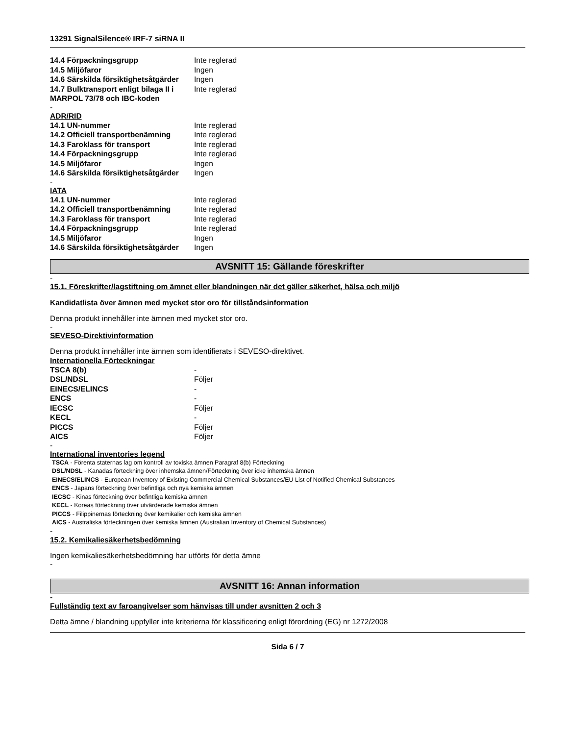13291 SignalSilence® IRF-7 siRNA II
| 14.4 Förpackningsgrupp | Inte reglerad |
| 14.5 Miljöfaror | Ingen |
| 14.6 Särskilda försiktighetsåtgärder | Ingen |
| 14.7 Bulktransport enligt bilaga II i MARPOL 73/78 och IBC-koden | Inte reglerad |
-
ADR/RID
| 14.1 UN-nummer | Inte reglerad |
| 14.2 Officiell transportbenämning | Inte reglerad |
| 14.3 Faroklass för transport | Inte reglerad |
| 14.4 Förpackningsgrupp | Inte reglerad |
| 14.5 Miljöfaror | Ingen |
| 14.6 Särskilda försiktighetsåtgärder | Ingen |
-
IATA
| 14.1 UN-nummer | Inte reglerad |
| 14.2 Officiell transportbenämning | Inte reglerad |
| 14.3 Faroklass för transport | Inte reglerad |
| 14.4 Förpackningsgrupp | Inte reglerad |
| 14.5 Miljöfaror | Ingen |
| 14.6 Särskilda försiktighetsåtgärder | Ingen |
AVSNITT 15: Gällande föreskrifter
-
15.1. Föreskrifter/lagstiftning om ämnet eller blandningen när det gäller säkerhet, hälsa och miljö
Kandidatlista över ämnen med mycket stor oro för tillståndsinformation
Denna produkt innehåller inte ämnen med mycket stor oro.
-
SEVESO-Direktivinformation
Denna produkt innehåller inte ämnen som identifierats i SEVESO-direktivet.
Internationella Förteckningar
| TSCA 8(b) | - |
| DSL/NDSL | Följer |
| EINECS/ELINCS | - |
| ENCS | - |
| IECSC | Följer |
| KECL | - |
| PICCS | Följer |
| AICS | Följer |
-
International inventories legend
TSCA - Förenta staternas lag om kontroll av toxiska ämnen Paragraf 8(b) Förteckning
DSL/NDSL - Kanadas förteckning över inhemska ämnen/Förteckning över icke inhemska ämnen
EINECS/ELINCS - European Inventory of Existing Commercial Chemical Substances/EU List of Notified Chemical Substances
ENCS - Japans förteckning över befintliga och nya kemiska ämnen
IECSC - Kinas förteckning över befintliga kemiska ämnen
KECL - Koreas förteckning över utvärderade kemiska ämnen
PICCS - Filippinernas förteckning över kemikalier och kemiska ämnen
AICS - Australiska förteckningen över kemiska ämnen (Australian Inventory of Chemical Substances)
-
15.2. Kemikaliesäkerhetsbedömning
Ingen kemikaliesäkerhetsbedömning har utförts för detta ämne
-
AVSNITT 16: Annan information
-
Fullständig text av faroangivelser som hänvisas till under avsnitten 2 och 3
Detta ämne / blandning uppfyller inte kriterierna för klassificering enligt förordning (EG) nr 1272/2008
Sida 6 / 7